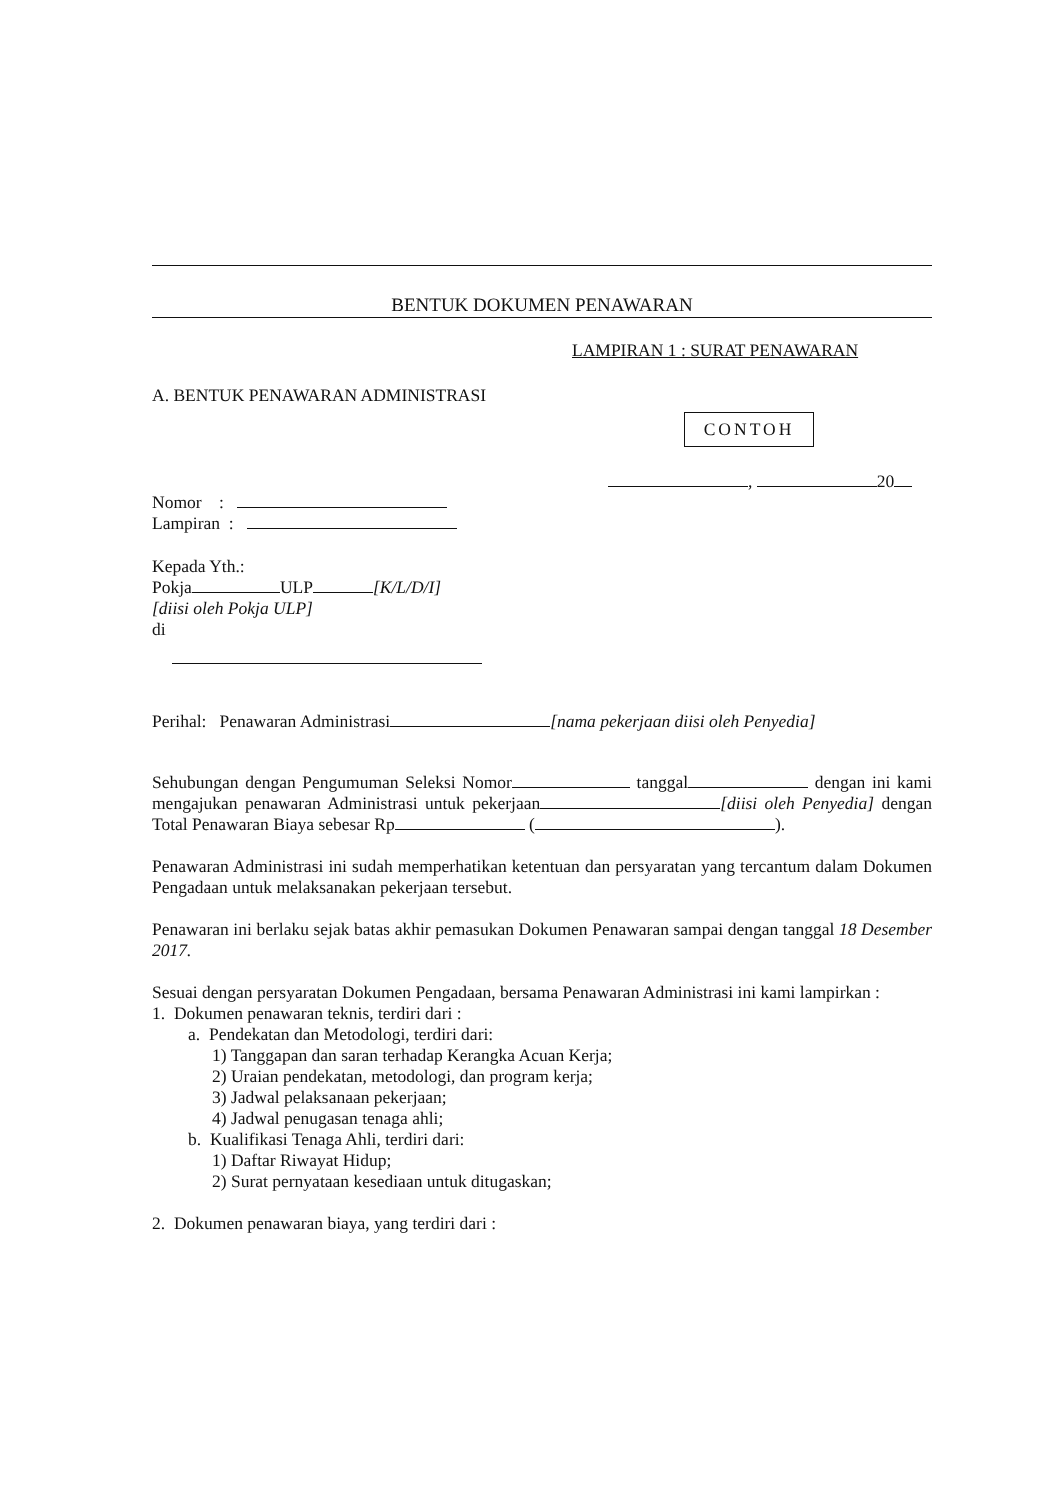BENTUK DOKUMEN PENAWARAN
LAMPIRAN 1 : SURAT PENAWARAN
A. BENTUK PENAWARAN ADMINISTRASI
CONTOH
, 20
Nomor :
Lampiran :
Kepada Yth.:
Pokja ULP [K/L/D/I]
[diisi oleh Pokja ULP]
di
Perihal: Penawaran Administrasi [nama pekerjaan diisi oleh Penyedia]
Sehubungan dengan Pengumuman Seleksi Nomor tanggal dengan ini kami mengajukan penawaran Administrasi untuk pekerjaan [diisi oleh Penyedia] dengan Total Penawaran Biaya sebesar Rp ( ).
Penawaran Administrasi ini sudah memperhatikan ketentuan dan persyaratan yang tercantum dalam Dokumen Pengadaan untuk melaksanakan pekerjaan tersebut.
Penawaran ini berlaku sejak batas akhir pemasukan Dokumen Penawaran sampai dengan tanggal 18 Desember 2017.
Sesuai dengan persyaratan Dokumen Pengadaan, bersama Penawaran Administrasi ini kami lampirkan :
1. Dokumen penawaran teknis, terdiri dari :
a. Pendekatan dan Metodologi, terdiri dari:
1) Tanggapan dan saran terhadap Kerangka Acuan Kerja;
2) Uraian pendekatan, metodologi, dan program kerja;
3) Jadwal pelaksanaan pekerjaan;
4) Jadwal penugasan tenaga ahli;
b. Kualifikasi Tenaga Ahli, terdiri dari:
1) Daftar Riwayat Hidup;
2) Surat pernyataan kesediaan untuk ditugaskan;
2. Dokumen penawaran biaya, yang terdiri dari :